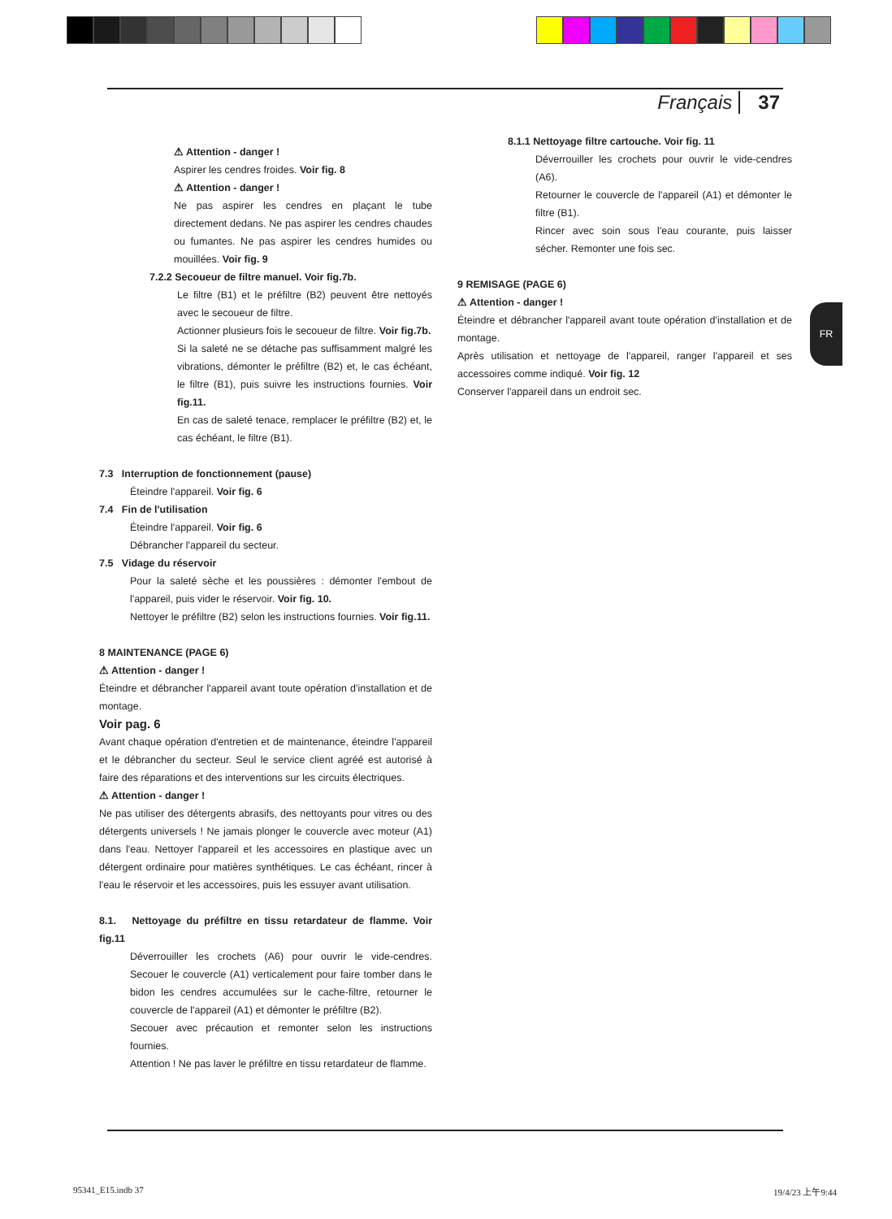Français 37
⚠ Attention - danger !
Aspirer les cendres froides. Voir fig. 8
⚠ Attention - danger !
Ne pas aspirer les cendres en plaçant le tube directement dedans. Ne pas aspirer les cendres chaudes ou fumantes. Ne pas aspirer les cendres humides ou mouillées. Voir fig. 9
7.2.2 Secoueur de filtre manuel. Voir fig.7b.
Le filtre (B1) et le préfiltre (B2) peuvent être nettoyés avec le secoueur de filtre.
Actionner plusieurs fois le secoueur de filtre. Voir fig.7b.
Si la saleté ne se détache pas suffisamment malgré les vibrations, démonter le préfiltre (B2) et, le cas échéant, le filtre (B1), puis suivre les instructions fournies. Voir fig.11.
En cas de saleté tenace, remplacer le préfiltre (B2) et, le cas échéant, le filtre (B1).
7.3 Interruption de fonctionnement (pause)
Éteindre l'appareil. Voir fig. 6
7.4 Fin de l'utilisation
Éteindre l'appareil. Voir fig. 6
Débrancher l'appareil du secteur.
7.5 Vidage du réservoir
Pour la saleté sèche et les poussières : démonter l'embout de l'appareil, puis vider le réservoir. Voir fig. 10.
Nettoyer le préfiltre (B2) selon les instructions fournies. Voir fig.11.
8 MAINTENANCE (PAGE 6)
⚠ Attention - danger !
Éteindre et débrancher l'appareil avant toute opération d'installation et de montage.
Voir pag. 6
Avant chaque opération d'entretien et de maintenance, éteindre l'appareil et le débrancher du secteur. Seul le service client agréé est autorisé à faire des réparations et des interventions sur les circuits électriques.
⚠ Attention - danger !
Ne pas utiliser des détergents abrasifs, des nettoyants pour vitres ou des détergents universels ! Ne jamais plonger le couvercle avec moteur (A1) dans l'eau. Nettoyer l'appareil et les accessoires en plastique avec un détergent ordinaire pour matières synthétiques. Le cas échéant, rincer à l'eau le réservoir et les accessoires, puis les essuyer avant utilisation.
8.1. Nettoyage du préfiltre en tissu retardateur de flamme. Voir fig.11
Déverrouiller les crochets (A6) pour ouvrir le vide-cendres. Secouer le couvercle (A1) verticalement pour faire tomber dans le bidon les cendres accumulées sur le cache-filtre, retourner le couvercle de l'appareil (A1) et démonter le préfiltre (B2).
Secouer avec précaution et remonter selon les instructions fournies.
Attention ! Ne pas laver le préfiltre en tissu retardateur de flamme.
8.1.1 Nettoyage filtre cartouche. Voir fig. 11
Déverrouiller les crochets pour ouvrir le vide-cendres (A6).
Retourner le couvercle de l'appareil (A1) et démonter le filtre (B1).
Rincer avec soin sous l'eau courante, puis laisser sécher. Remonter une fois sec.
9 REMISAGE (PAGE 6)
⚠ Attention - danger !
Éteindre et débrancher l'appareil avant toute opération d'installation et de montage.
Après utilisation et nettoyage de l'appareil, ranger l'appareil et ses accessoires comme indiqué. Voir fig. 12
Conserver l'appareil dans un endroit sec.
FR
95341_E15.indb 37 19/4/23 上午9:44